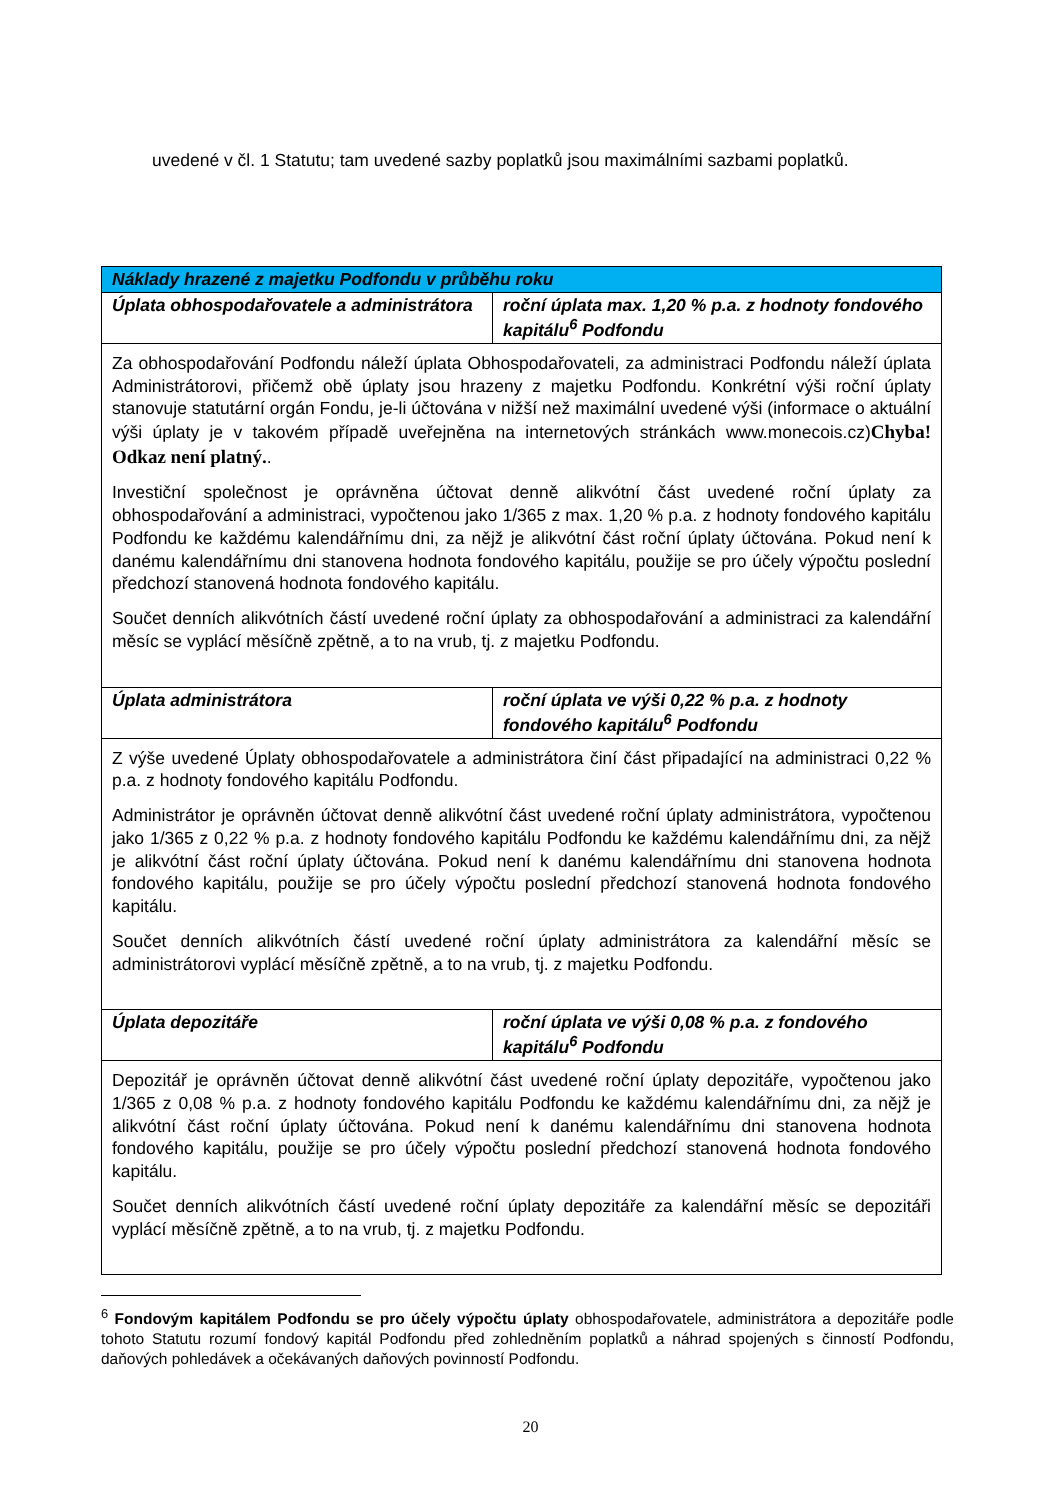uvedené v čl. 1 Statutu; tam uvedené sazby poplatků jsou maximálními sazbami poplatků.
| Náklady hrazené z majetku Podfondu v průběhu roku | |
| --- | --- |
| Úplata obhospodařovatele a administrátora | roční úplata max. 1,20 % p.a. z hodnoty fondového kapitálu<sup>6</sup> Podfondu |
| Za obhospodařování Podfondu náleží úplata Obhospodařovateli, za administraci Podfondu náleží úplata Administrátorovi, přičemž obě úplaty jsou hrazeny z majetku Podfondu. Konkrétní výši roční úplaty stanovuje statutární orgán Fondu, je-li účtována v nižší než maximální uvedené výši (informace o aktuální výši úplaty je v takovém případě uveřejněna na internetových stránkách www.monecois.cz) Chyba! Odkaz není platný. . Investiční společnost je oprávněna účtovat denně alikvótní část uvedené roční úplaty za obhospodařování a administraci, vypočtenou jako 1/365 z max. 1,20 % p.a. z hodnoty fondového kapitálu Podfondu ke každému kalendářnímu dni, za nějž je alikvótní část roční úplaty účtována. Pokud není k danému kalendářnímu dni stanovena hodnota fondového kapitálu, použije se pro účely výpočtu poslední předchozí stanovená hodnota fondového kapitálu. Součet denních alikvótních částí uvedené roční úplaty za obhospodařování a administraci za kalendářní měsíc se vyplácí měsíčně zpětně, a to na vrub, tj. z majetku Podfondu. | |
| Úplata administrátora | roční úplata ve výši 0,22 % p.a. z hodnoty fondového kapitálu<sup>6</sup> Podfondu |
| Z výše uvedené Úplaty obhospodařovatele a administrátora činí část připadající na administraci 0,22 % p.a. z hodnoty fondového kapitálu Podfondu. Administrátor je oprávněn účtovat denně alikvótní část uvedené roční úplaty administrátora, vypočtenou jako 1/365 z 0,22 % p.a. z hodnoty fondového kapitálu Podfondu ke každému kalendářnímu dni, za nějž je alikvótní část roční úplaty účtována. Pokud není k danému kalendářnímu dni stanovena hodnota fondového kapitálu, použije se pro účely výpočtu poslední předchozí stanovená hodnota fondového kapitálu. Součet denních alikvótních částí uvedené roční úplaty administrátora za kalendářní měsíc se administrátorovi vyplácí měsíčně zpětně, a to na vrub, tj. z majetku Podfondu. | |
| Úplata depozitáře | roční úplata ve výši 0,08 % p.a. z fondového kapitálu<sup>6</sup> Podfondu |
| Depozitář je oprávněn účtovat denně alikvótní část uvedené roční úplaty depozitáře, vypočtenou jako 1/365 z 0,08 % p.a. z hodnoty fondového kapitálu Podfondu ke každému kalendářnímu dni, za nějž je alikvótní část roční úplaty účtována. Pokud není k danému kalendářnímu dni stanovena hodnota fondového kapitálu, použije se pro účely výpočtu poslední předchozí stanovená hodnota fondového kapitálu. Součet denních alikvótních částí uvedené roční úplaty depozitáře za kalendářní měsíc se depozitáři vyplácí měsíčně zpětně, a to na vrub, tj. z majetku Podfondu. | |
<sup>6</sup> Fondovým kapitálem Podfondu se pro účely výpočtu úplaty obhospodařovatele, administrátora a depozitáře podle tohoto Statutu rozumí fondový kapitál Podfondu před zohledněním poplatků a náhrad spojených s činností Podfondu, daňových pohledávek a očekávaných daňových povinností Podfondu.
20